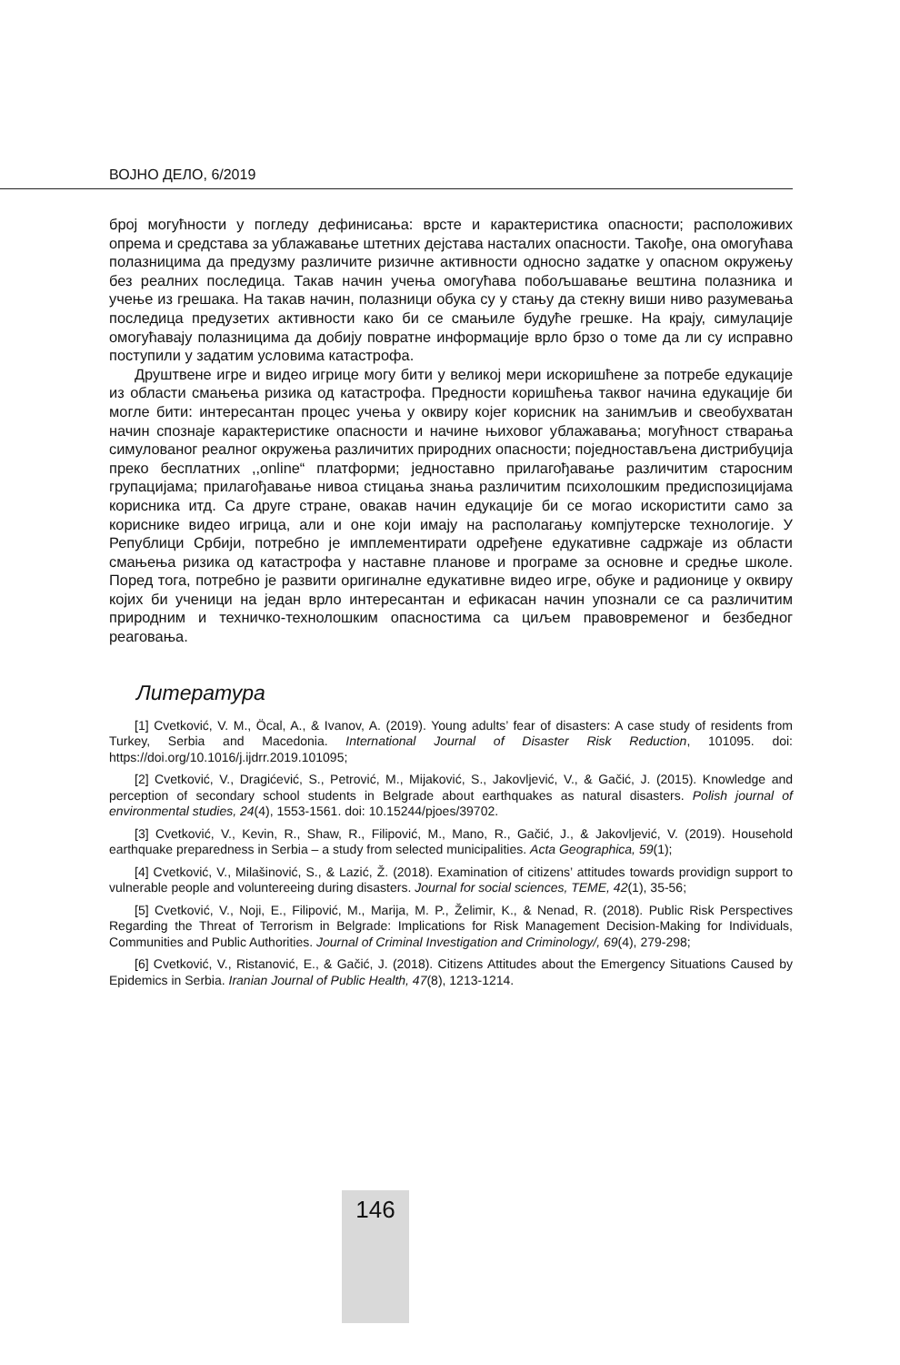ВОЈНО ДЕЛО, 6/2019
број могућности у погледу дефинисања: врсте и карактеристика опасности; расположивих опрема и средстава за ублажавање штетних дејстава насталих опасности. Такође, она омогућава полазницима да предузму различите ризичне активности односно задатке у опасном окружењу без реалних последица. Такав начин учења омогућава побољшавање вештина полазника и учење из грешака. На такав начин, полазници обука су у стању да стекну виши ниво разумевања последица предузетих активности како би се смањиле будуће грешке. На крају, симулације омогућавају полазницима да добију повратне информације врло брзо о томе да ли су исправно поступили у задатим условима катастрофа.
Друштвене игре и видео игрице могу бити у великој мери искоришћене за потребе едукације из области смањења ризика од катастрофа. Предности коришћења таквог начина едукације би могле бити: интересантан процес учења у оквиру којег корисник на занимљив и свеобухватан начин спознаје карактеристике опасности и начине њиховог ублажавања; могућност стварања симулованог реалног окружења различитих природних опасности; поједностављена дистрибуција преко бесплатних ,,online“ платформи; једноставно прилагођавање различитим старосним групацијама; прилагођавање нивоа стицања знања различитим психолошким предиспозицијама корисника итд. Са друге стране, овакав начин едукације би се могао искористити само за кориснике видео игрица, али и оне који имају на располагању компјутерске технологије. У Републици Србији, потребно је имплементирати одређене едукативне садржаје из области смањења ризика од катастрофа у наставне планове и програме за основне и средње школе. Поред тога, потребно је развити оригиналне едукативне видео игре, обуке и радионице у оквиру којих би ученици на један врло интересантан и ефикасан начин упознали се са различитим природним и техничко-технолошким опасностима са циљем правовременог и безбедног реаговања.
Литература
[1] Cvetković, V. M., Öcal, A., & Ivanov, A. (2019). Young adults’ fear of disasters: A case study of residents from Turkey, Serbia and Macedonia. International Journal of Disaster Risk Reduction, 101095. doi: https://doi.org/10.1016/j.ijdrr.2019.101095;
[2] Cvetković, V., Dragićević, S., Petrović, M., Mijaković, S., Jakovljević, V., & Gačić, J. (2015). Knowledge and perception of secondary school students in Belgrade about earthquakes as natural disasters. Polish journal of environmental studies, 24(4), 1553-1561. doi: 10.15244/pjoes/39702.
[3] Cvetković, V., Kevin, R., Shaw, R., Filipović, M., Mano, R., Gačić, J., & Jakovljević, V. (2019). Household earthquake preparedness in Serbia – a study from selected municipalities. Acta Geographica, 59(1);
[4] Cvetković, V., Milašinović, S., & Lazić, Ž. (2018). Examination of citizens’ attitudes towards providign support to vulnerable people and voluntereeing during disasters. Journal for social sciences, TEME, 42(1), 35-56;
[5] Cvetković, V., Noji, E., Filipović, M., Marija, M. P., Želimir, K., & Nenad, R. (2018). Public Risk Perspectives Regarding the Threat of Terrorism in Belgrade: Implications for Risk Management Decision-Making for Individuals, Communities and Public Authorities. Journal of Criminal Investigation and Criminology/, 69(4), 279-298;
[6] Cvetković, V., Ristanović, E., & Gačić, J. (2018). Citizens Attitudes about the Emergency Situations Caused by Epidemics in Serbia. Iranian Journal of Public Health, 47(8), 1213-1214.
146